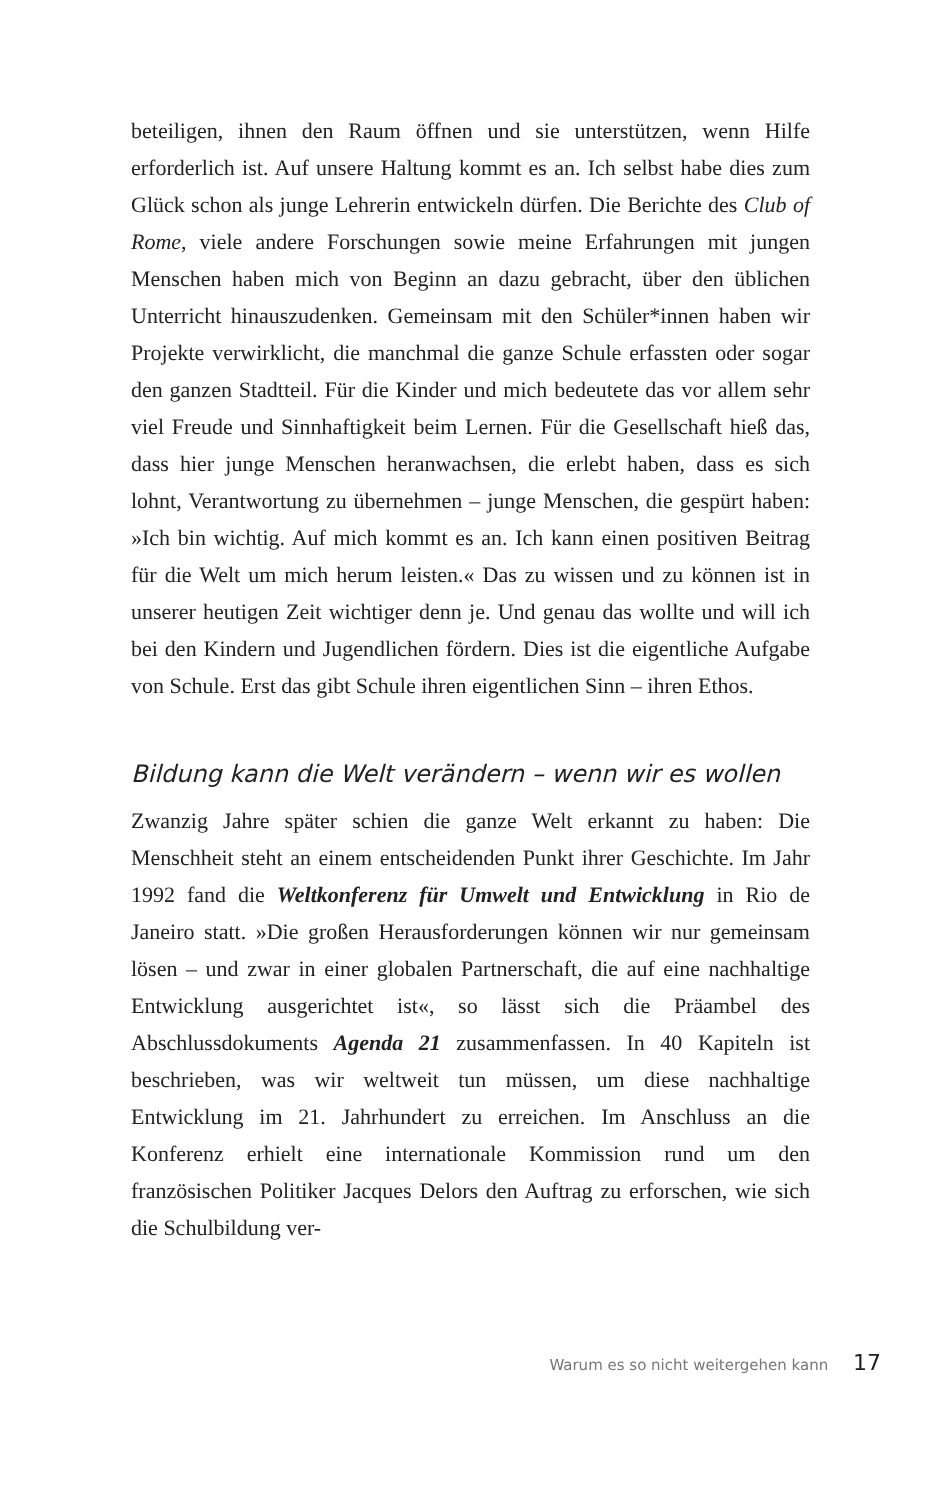beteiligen, ihnen den Raum öffnen und sie unterstützen, wenn Hilfe erforderlich ist. Auf unsere Haltung kommt es an. Ich selbst habe dies zum Glück schon als junge Lehrerin entwickeln dürfen. Die Berichte des Club of Rome, viele andere Forschungen sowie meine Erfahrungen mit jungen Menschen haben mich von Beginn an dazu gebracht, über den üblichen Unterricht hinauszudenken. Gemeinsam mit den Schüler*innen haben wir Projekte verwirklicht, die manchmal die ganze Schule erfassten oder sogar den ganzen Stadtteil. Für die Kinder und mich bedeutete das vor allem sehr viel Freude und Sinnhaftigkeit beim Lernen. Für die Gesellschaft hieß das, dass hier junge Menschen heranwachsen, die erlebt haben, dass es sich lohnt, Verantwortung zu übernehmen – junge Menschen, die gespürt haben: »Ich bin wichtig. Auf mich kommt es an. Ich kann einen positiven Beitrag für die Welt um mich herum leisten.« Das zu wissen und zu können ist in unserer heutigen Zeit wichtiger denn je. Und genau das wollte und will ich bei den Kindern und Jugendlichen fördern. Dies ist die eigentliche Aufgabe von Schule. Erst das gibt Schule ihren eigentlichen Sinn – ihren Ethos.
Bildung kann die Welt verändern – wenn wir es wollen
Zwanzig Jahre später schien die ganze Welt erkannt zu haben: Die Menschheit steht an einem entscheidenden Punkt ihrer Geschichte. Im Jahr 1992 fand die Weltkonferenz für Umwelt und Entwicklung in Rio de Janeiro statt. »Die großen Herausforderungen können wir nur gemeinsam lösen – und zwar in einer globalen Partnerschaft, die auf eine nachhaltige Entwicklung ausgerichtet ist«, so lässt sich die Präambel des Abschlussdokuments Agenda 21 zusammenfassen. In 40 Kapiteln ist beschrieben, was wir weltweit tun müssen, um diese nachhaltige Entwicklung im 21. Jahrhundert zu erreichen. Im Anschluss an die Konferenz erhielt eine internationale Kommission rund um den französischen Politiker Jacques Delors den Auftrag zu erforschen, wie sich die Schulbildung ver-
Warum es so nicht weitergehen kann 17